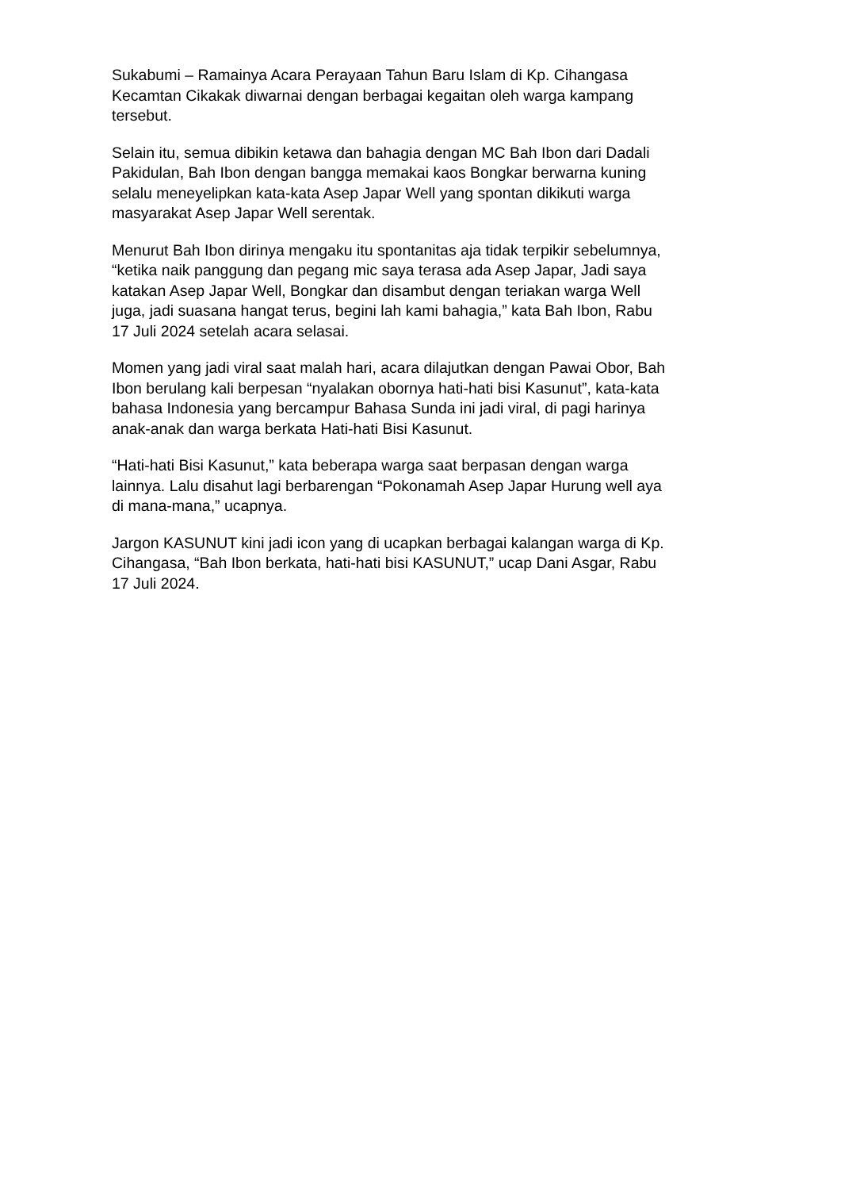Sukabumi – Ramainya Acara Perayaan Tahun Baru Islam di Kp. Cihangasa
Kecamtan Cikakak diwarnai dengan berbagai kegaitan oleh warga kampang
tersebut.
Selain itu, semua dibikin ketawa dan bahagia dengan MC Bah Ibon dari Dadali
Pakidulan, Bah Ibon dengan bangga memakai kaos Bongkar berwarna kuning
selalu meneyelipkan kata-kata Asep Japar Well yang spontan dikikuti warga
masyarakat Asep Japar Well serentak.
Menurut Bah Ibon dirinya mengaku itu spontanitas aja tidak terpikir sebelumnya,
“ketika naik panggung dan pegang mic saya terasa ada Asep Japar, Jadi saya
katakan Asep Japar Well, Bongkar dan disambut dengan teriakan warga Well
juga, jadi suasana hangat terus, begini lah kami bahagia,” kata Bah Ibon, Rabu
17 Juli 2024 setelah acara selasai.
Momen yang jadi viral saat malah hari, acara dilajutkan dengan Pawai Obor, Bah
Ibon berulang kali berpesan “nyalakan obornya hati-hati bisi Kasunut”, kata-kata
bahasa Indonesia yang bercampur Bahasa Sunda ini jadi viral, di pagi harinya
anak-anak dan warga berkata Hati-hati Bisi Kasunut.
“Hati-hati Bisi Kasunut,” kata beberapa warga saat berpasan dengan warga
lainnya. Lalu disahut lagi berbarengan “Pokonamah Asep Japar Hurung well aya
di mana-mana,” ucapnya.
Jargon KASUNUT kini jadi icon yang di ucapkan berbagai kalangan warga di Kp.
Cihangasa, “Bah Ibon berkata, hati-hati bisi KASUNUT,” ucap Dani Asgar, Rabu
17 Juli 2024.